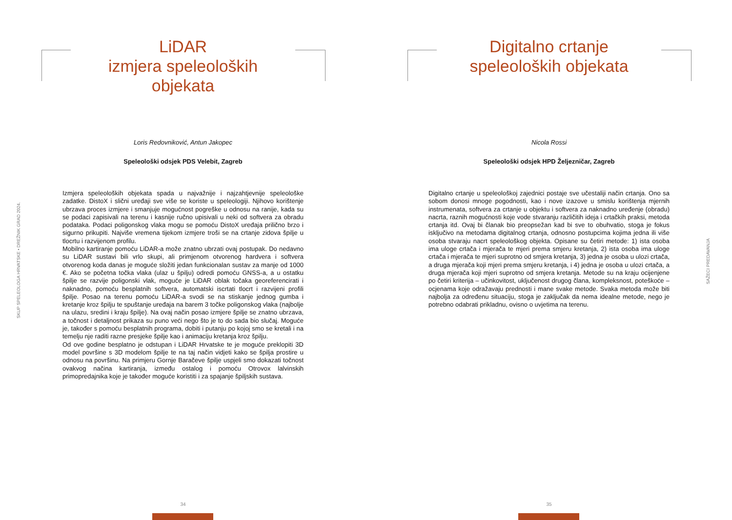LiDAR
izmjera speleoloških
objekata
Loris Redovniković, Antun Jakopec
Speleološki odsjek PDS Velebit, Zagreb
Izmjera speleoloških objekata spada u najvažnije i najzahtjevnije speleološke zadatke. DistoX i slični uređaji sve više se koriste u speleologiji. Njihovo korištenje ubrzava proces izmjere i smanjuje mogućnost pogreške u odnosu na ranije, kada su se podaci zapisivali na terenu i kasnije ručno upisivali u neki od softvera za obradu podataka. Podaci poligonskog vlaka mogu se pomoću DistoX uređaja prilično brzo i sigurno prikupiti. Najviše vremena tijekom izmjere troši se na crtanje zidova špilje u tlocrtu i razvijenom profilu.
Mobilno kartiranje pomoću LiDAR-a može znatno ubrzati ovaj postupak. Do nedavno su LiDAR sustavi bili vrlo skupi, ali primjenom otvorenog hardvera i softvera otvorenog koda danas je moguće složiti jedan funkcionalan sustav za manje od 1000 €. Ako se početna točka vlaka (ulaz u špilju) odredi pomoću GNSS-a, a u ostatku špilje se razvije poligonski vlak, moguće je LiDAR oblak točaka georeferencirati i naknadno, pomoću besplatnih softvera, automatski iscrtati tlocrt i razvijeni profili špilje. Posao na terenu pomoću LiDAR-a svodi se na stiskanje jednog gumba i kretanje kroz špilju te spuštanje uređaja na barem 3 točke poligonskog vlaka (najbolje na ulazu, sredini i kraju špilje). Na ovaj način posao izmjere špilje se znatno ubrzava, a točnost i detaljnost prikaza su puno veći nego što je to do sada bio slučaj. Moguće je, također s pomoću besplatnih programa, dobiti i putanju po kojoj smo se kretali i na temelju nje raditi razne presjeke špilje kao i animaciju kretanja kroz špilju.
Od ove godine besplatno je odstupan i LiDAR Hrvatske te je moguće preklopiti 3D model površine s 3D modelom špilje te na taj način vidjeti kako se špilja prostire u odnosu na površinu. Na primjeru Gornje Baračeve špilje uspjeli smo dokazati točnost ovakvog načina kartiranja, između ostalog i pomoću Otrovox lalvinskih primopredajnika koje je također moguće koristiti i za spajanje špiljskih sustava.
SKUP SPELEOLOGA HRVATSKE • DREŽNIK GRAD 2024.
34
Digitalno crtanje
speleoloških objekata
Nicola Rossi
Speleološki odsjek HPD Željezničar, Zagreb
Digitalno crtanje u speleološkoj zajednici postaje sve učestaliji način crtanja. Ono sa sobom donosi mnoge pogodnosti, kao i nove izazove u smislu korištenja mjernih instrumenata, softvera za crtanje u objektu i softvera za naknadno uređenje (obradu) nacrta, raznih mogućnosti koje vode stvaranju različitih ideja i crtačkih praksi, metoda crtanja itd. Ovaj bi članak bio preopsežan kad bi sve to obuhvatio, stoga je fokus isključivo na metodama digitalnog crtanja, odnosno postupcima kojima jedna ili više osoba stvaraju nacrt speleološkog objekta. Opisane su četiri metode: 1) ista osoba ima uloge crtača i mjerača te mjeri prema smjeru kretanja, 2) ista osoba ima uloge crtača i mjerača te mjeri suprotno od smjera kretanja, 3) jedna je osoba u ulozi crtača, a druga mjerača koji mjeri prema smjeru kretanja, i 4) jedna je osoba u ulozi crtača, a druga mjerača koji mjeri suprotno od smjera kretanja. Metode su na kraju ocijenjene po četiri kriterija – učinkovitost, uključenost drugog člana, kompleksnost, poteškoće – ocjenama koje odražavaju prednosti i mane svake metode. Svaka metoda može biti najbolja za određenu situaciju, stoga je zaključak da nema idealne metode, nego je potrebno odabrati prikladnu, ovisno o uvjetima na terenu.
SAŽECI PREDAVANJA
35